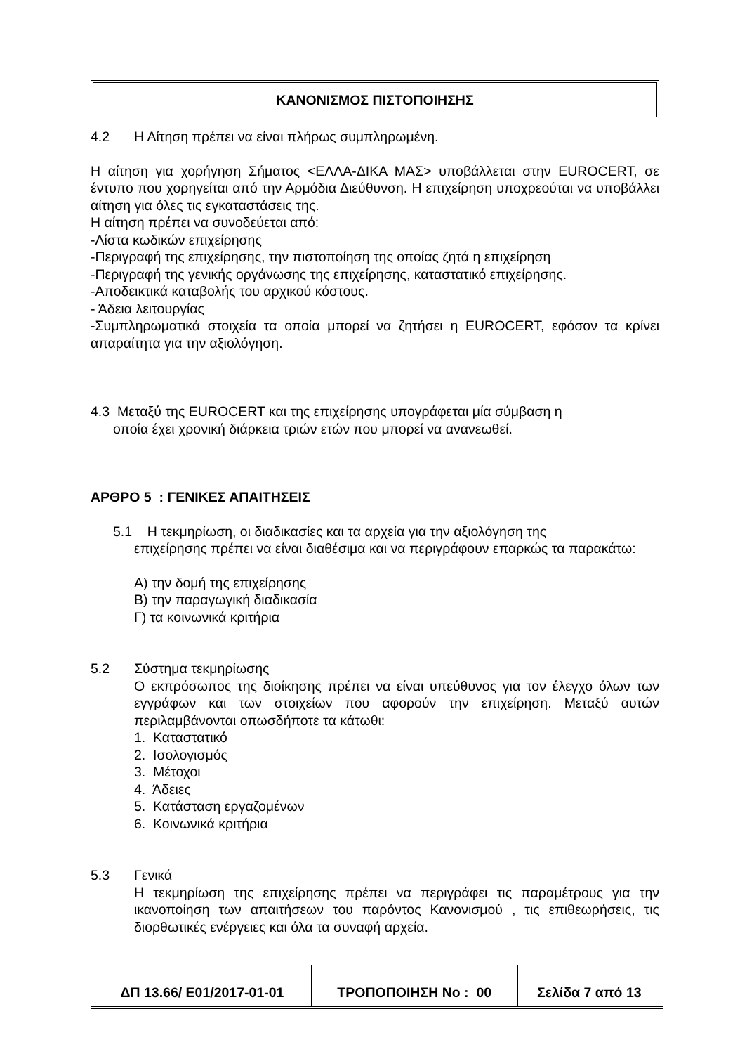ΚΑΝΟΝΙΣΜΟΣ ΠΙΣΤΟΠΟΙΗΣΗΣ
4.2 Η Αίτηση πρέπει να είναι πλήρως συμπληρωμένη.
Η αίτηση για χορήγηση Σήματος <ΕΛΛΑ-ΔΙΚΑ ΜΑΣ> υποβάλλεται στην EUROCERT, σε έντυπο που χορηγείται από την Αρμόδια Διεύθυνση. Η επιχείρηση υποχρεούται να υποβάλλει αίτηση για όλες τις εγκαταστάσεις της.
Η αίτηση πρέπει να συνοδεύεται από:
-Λίστα κωδικών επιχείρησης
-Περιγραφή της επιχείρησης, την πιστοποίηση της οποίας ζητά η επιχείρηση
-Περιγραφή της γενικής οργάνωσης της επιχείρησης, καταστατικό επιχείρησης.
-Αποδεικτικά καταβολής του αρχικού κόστους.
- Άδεια λειτουργίας
-Συμπληρωματικά στοιχεία τα οποία μπορεί να ζητήσει η EUROCERT, εφόσον τα κρίνει απαραίτητα για την αξιολόγηση.
4.3 Μεταξύ της EUROCERT και της επιχείρησης υπογράφεται μία σύμβαση η
οποία έχει χρονική διάρκεια τριών ετών που μπορεί να ανανεωθεί.
ΑΡΘΡΟ 5 : ΓΕΝΙΚΕΣ ΑΠΑΙΤΗΣΕΙΣ
5.1 Η τεκμηρίωση, οι διαδικασίες και τα αρχεία για την αξιολόγηση της
επιχείρησης πρέπει να είναι διαθέσιμα και να περιγράφουν επαρκώς τα παρακάτω:
Α) την δομή της επιχείρησης
Β) την παραγωγική διαδικασία
Γ) τα κοινωνικά κριτήρια
5.2 Σύστημα τεκμηρίωσης
Ο εκπρόσωπος της διοίκησης πρέπει να είναι υπεύθυνος για τον έλεγχο όλων των εγγράφων και των στοιχείων που αφορούν την επιχείρηση. Μεταξύ αυτών περιλαμβάνονται οπωσδήποτε τα κάτωθι:
1. Καταστατικό
2. Ισολογισμός
3. Μέτοχοι
4. Άδειες
5. Κατάσταση εργαζομένων
6. Κοινωνικά κριτήρια
5.3 Γενικά
Η τεκμηρίωση της επιχείρησης πρέπει να περιγράφει τις παραμέτρους για την ικανοποίηση των απαιτήσεων του παρόντος Κανονισμού , τις επιθεωρήσεις, τις διορθωτικές ενέργειες και όλα τα συναφή αρχεία.
| ΔΠ 13.66/ Ε01/2017-01-01 | ΤΡΟΠΟΠΟΙΗΣΗ Νο : 00 | Σελίδα 7 από 13 |